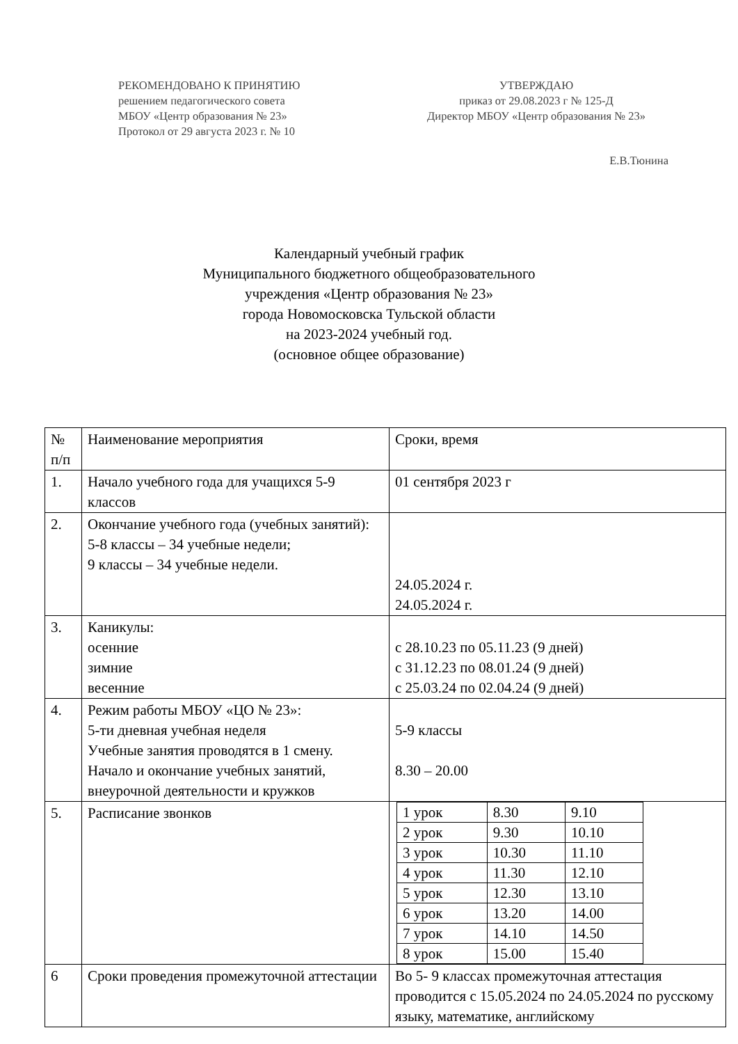РЕКОМЕНДОВАНО К ПРИНЯТИЮ
решением педагогического совета
МБОУ «Центр образования № 23»
Протокол от 29 августа 2023 г. № 10
УТВЕРЖДАЮ
приказ от 29.08.2023 г № 125-Д
Директор МБОУ «Центр образования № 23»
Е.В.Тюнина
Календарный учебный график
Муниципального бюджетного общеобразовательного
учреждения «Центр образования № 23»
города Новомосковска Тульской области
на 2023-2024 учебный год.
(основное общее образование)
| № п/п | Наименование мероприятия | Сроки, время |
| 1. | Начало учебного года для учащихся 5-9 классов | 01 сентября 2023 г |
| 2. | Окончание учебного года (учебных занятий): 5-8 классы – 34 учебные недели; 9 классы – 34 учебные недели. | 24.05.2024 г. 24.05.2024 г. |
| 3. | Каникулы: осенние зимние весенние | с 28.10.23 по 05.11.23 (9 дней) с 31.12.23 по 08.01.24 (9 дней) с 25.03.24 по 02.04.24 (9 дней) |
| 4. | Режим работы МБОУ «ЦО № 23»: 5-ти дневная учебная неделя Учебные занятия проводятся в 1 смену. Начало и окончание учебных занятий, внеурочной деятельности и кружков | 5-9 классы 8.30 – 20.00 |
| 5. | Расписание звонков | / 1 урок / 8.30 / 9.10 / / 2 урок / 9.30 / 10.10 / / 3 урок / 10.30 / 11.10 / / 4 урок / 11.30 / 12.10 / / 5 урок / 12.30 / 13.10 / / 6 урок / 13.20 / 14.00 / / 7 урок / 14.10 / 14.50 / / 8 урок / 15.00 / 15.40 / |
| 6 | Сроки проведения промежуточной аттестации | Во 5- 9 классах промежуточная аттестация проводится с 15.05.2024 по 24.05.2024 по русскому языку, математике, английскому |